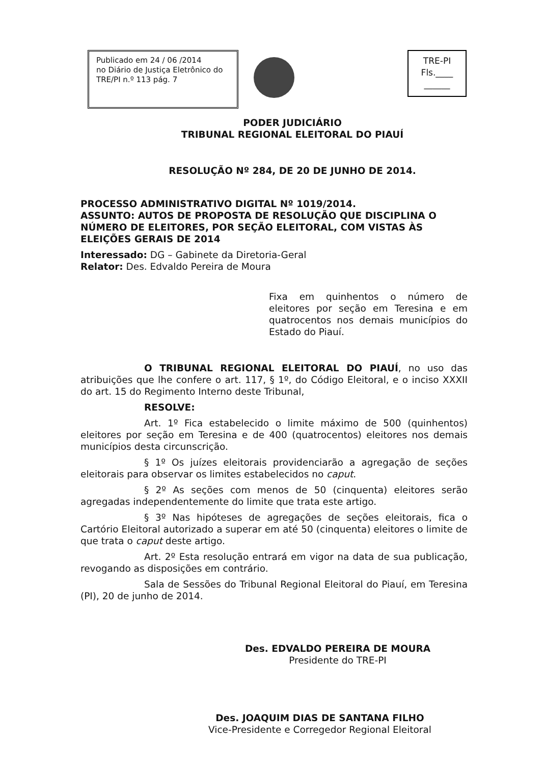Publicado em 24 / 06 /2014
no Diário de Justiça Eletrônico do
TRE/PI n.º 113 pág. 7
TRE-PI
Fls.____
______
PODER JUDICIÁRIO
TRIBUNAL REGIONAL ELEITORAL DO PIAUÍ
RESOLUÇÃO Nº 284, DE 20 DE JUNHO DE 2014.
PROCESSO ADMINISTRATIVO DIGITAL Nº 1019/2014.
ASSUNTO: AUTOS DE PROPOSTA DE RESOLUÇÃO QUE DISCIPLINA O NÚMERO DE ELEITORES, POR SEÇÃO ELEITORAL, COM VISTAS ÀS ELEIÇÕES GERAIS DE 2014
Interessado: DG – Gabinete da Diretoria-Geral
Relator: Des. Edvaldo Pereira de Moura
Fixa em quinhentos o número de eleitores por seção em Teresina e em quatrocentos nos demais municípios do Estado do Piauí.
O TRIBUNAL REGIONAL ELEITORAL DO PIAUÍ, no uso das atribuições que lhe confere o art. 117, § 1º, do Código Eleitoral, e o inciso XXXII do art. 15 do Regimento Interno deste Tribunal,
RESOLVE:
Art. 1º Fica estabelecido o limite máximo de 500 (quinhentos) eleitores por seção em Teresina e de 400 (quatrocentos) eleitores nos demais municípios desta circunscrição.
§ 1º Os juízes eleitorais providenciarão a agregação de seções eleitorais para observar os limites estabelecidos no caput.
§ 2º As seções com menos de 50 (cinquenta) eleitores serão agregadas independentemente do limite que trata este artigo.
§ 3º Nas hipóteses de agregações de seções eleitorais, fica o Cartório Eleitoral autorizado a superar em até 50 (cinquenta) eleitores o limite de que trata o caput deste artigo.
Art. 2º Esta resolução entrará em vigor na data de sua publicação, revogando as disposições em contrário.
Sala de Sessões do Tribunal Regional Eleitoral do Piauí, em Teresina (PI), 20 de junho de 2014.
Des. EDVALDO PEREIRA DE MOURA
Presidente do TRE-PI
Des. JOAQUIM DIAS DE SANTANA FILHO
Vice-Presidente e Corregedor Regional Eleitoral